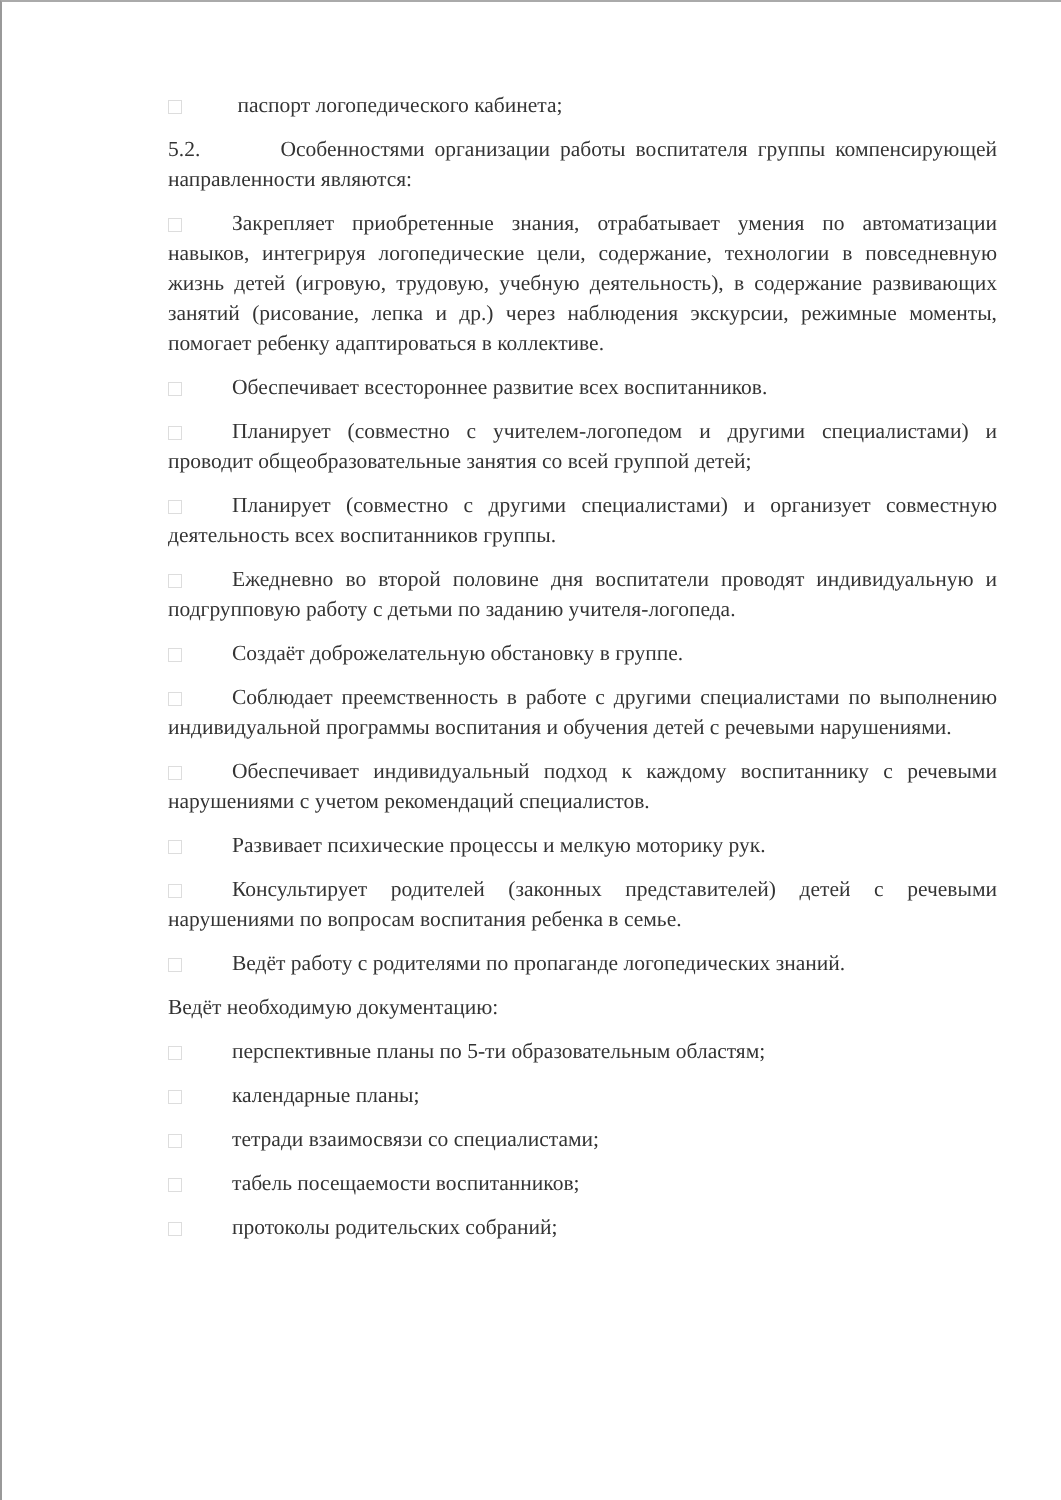паспорт логопедического кабинета;
5.2. Особенностями организации работы воспитателя группы компенсирующей направленности являются:
Закрепляет приобретенные знания, отрабатывает умения по автоматизации навыков, интегрируя логопедические цели, содержание, технологии в повседневную жизнь детей (игровую, трудовую, учебную деятельность), в содержание развивающих занятий (рисование, лепка и др.) через наблюдения экскурсии, режимные моменты, помогает ребенку адаптироваться в коллективе.
Обеспечивает всестороннее развитие всех воспитанников.
Планирует (совместно с учителем-логопедом и другими специалистами) и проводит общеобразовательные занятия со всей группой детей;
Планирует (совместно с другими специалистами) и организует совместную деятельность всех воспитанников группы.
Ежедневно во второй половине дня воспитатели проводят индивидуальную и подгрупповую работу с детьми по заданию учителя-логопеда.
Создаёт доброжелательную обстановку в группе.
Соблюдает преемственность в работе с другими специалистами по выполнению индивидуальной программы воспитания и обучения детей с речевыми нарушениями.
Обеспечивает индивидуальный подход к каждому воспитаннику с речевыми нарушениями с учетом рекомендаций специалистов.
Развивает психические процессы и мелкую моторику рук.
Консультирует родителей (законных представителей) детей с речевыми нарушениями по вопросам воспитания ребенка в семье.
Ведёт работу с родителями по пропаганде логопедических знаний.
Ведёт необходимую документацию:
перспективные планы по 5-ти образовательным областям;
календарные планы;
тетради взаимосвязи со специалистами;
табель посещаемости воспитанников;
протоколы родительских собраний;